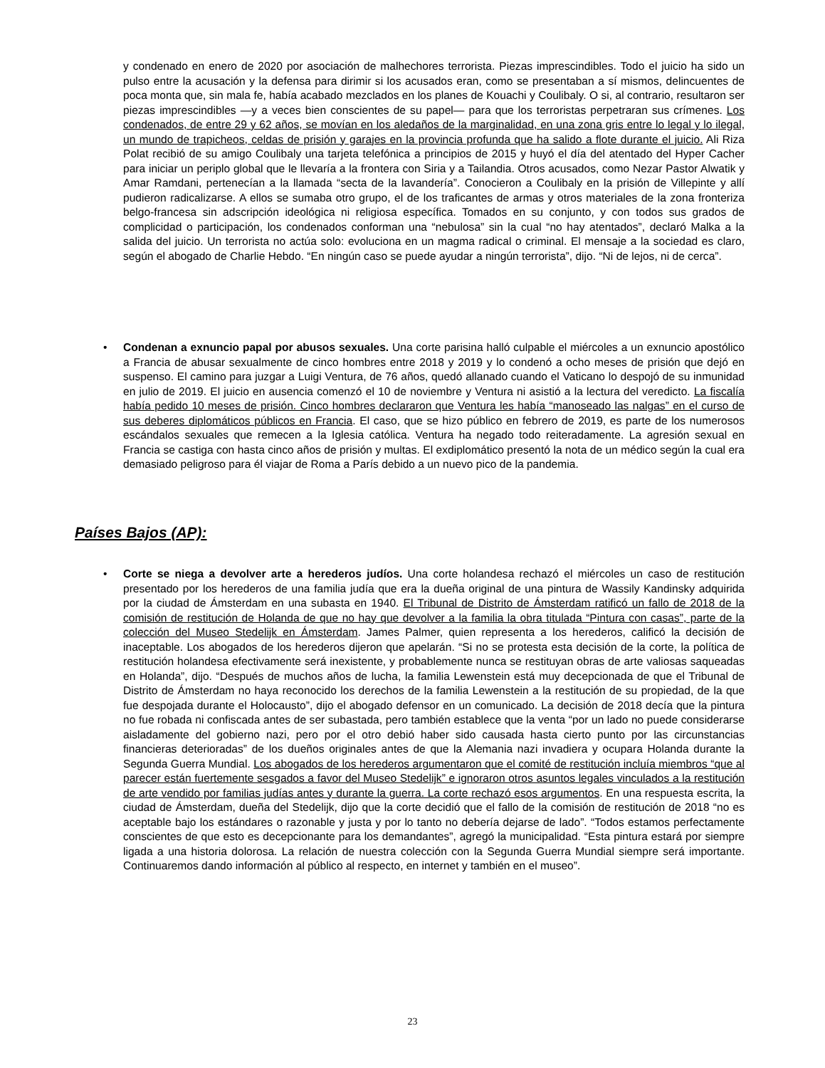y condenado en enero de 2020 por asociación de malhechores terrorista. Piezas imprescindibles. Todo el juicio ha sido un pulso entre la acusación y la defensa para dirimir si los acusados eran, como se presentaban a sí mismos, delincuentes de poca monta que, sin mala fe, había acabado mezclados en los planes de Kouachi y Coulibaly. O si, al contrario, resultaron ser piezas imprescindibles —y a veces bien conscientes de su papel— para que los terroristas perpetraran sus crímenes. Los condenados, de entre 29 y 62 años, se movían en los aledaños de la marginalidad, en una zona gris entre lo legal y lo ilegal, un mundo de trapicheos, celdas de prisión y garajes en la provincia profunda que ha salido a flote durante el juicio. Ali Riza Polat recibió de su amigo Coulibaly una tarjeta telefónica a principios de 2015 y huyó el día del atentado del Hyper Cacher para iniciar un periplo global que le llevaría a la frontera con Siria y a Tailandia. Otros acusados, como Nezar Pastor Alwatik y Amar Ramdani, pertenecían a la llamada “secta de la lavandería”. Conocieron a Coulibaly en la prisión de Villepinte y allí pudieron radicalizarse. A ellos se sumaba otro grupo, el de los traficantes de armas y otros materiales de la zona fronteriza belgo-francesa sin adscripción ideológica ni religiosa específica. Tomados en su conjunto, y con todos sus grados de complicidad o participación, los condenados conforman una “nebulosa” sin la cual “no hay atentados”, declaró Malka a la salida del juicio. Un terrorista no actúa solo: evoluciona en un magma radical o criminal. El mensaje a la sociedad es claro, según el abogado de Charlie Hebdo. “En ningún caso se puede ayudar a ningún terrorista”, dijo. “Ni de lejos, ni de cerca”.
• Condenan a exnuncio papal por abusos sexuales. Una corte parisina halló culpable el miércoles a un exnuncio apostólico a Francia de abusar sexualmente de cinco hombres entre 2018 y 2019 y lo condenó a ocho meses de prisión que dejó en suspenso. El camino para juzgar a Luigi Ventura, de 76 años, quedó allanado cuando el Vaticano lo despojó de su inmunidad en julio de 2019. El juicio en ausencia comenzó el 10 de noviembre y Ventura ni asistió a la lectura del veredicto. La fiscalía había pedido 10 meses de prisión. Cinco hombres declararon que Ventura les había “manoseado las nalgas” en el curso de sus deberes diplomáticos públicos en Francia. El caso, que se hizo público en febrero de 2019, es parte de los numerosos escándalos sexuales que remecen a la Iglesia católica. Ventura ha negado todo reiteradamente. La agresión sexual en Francia se castiga con hasta cinco años de prisión y multas. El exdiplomático presentó la nota de un médico según la cual era demasiado peligroso para él viajar de Roma a París debido a un nuevo pico de la pandemia.
Países Bajos (AP):
• Corte se niega a devolver arte a herederos judíos. Una corte holandesa rechazó el miércoles un caso de restitución presentado por los herederos de una familia judía que era la dueña original de una pintura de Wassily Kandinsky adquirida por la ciudad de Ámsterdam en una subasta en 1940. El Tribunal de Distrito de Ámsterdam ratificó un fallo de 2018 de la comisión de restitución de Holanda de que no hay que devolver a la familia la obra titulada “Pintura con casas”, parte de la colección del Museo Stedelijk en Ámsterdam. James Palmer, quien representa a los herederos, calificó la decisión de inaceptable. Los abogados de los herederos dijeron que apelarán. “Si no se protesta esta decisión de la corte, la política de restitución holandesa efectivamente será inexistente, y probablemente nunca se restituyan obras de arte valiosas saqueadas en Holanda”, dijo. “Después de muchos años de lucha, la familia Lewenstein está muy decepcionada de que el Tribunal de Distrito de Ámsterdam no haya reconocido los derechos de la familia Lewenstein a la restitución de su propiedad, de la que fue despojada durante el Holocausto”, dijo el abogado defensor en un comunicado. La decisión de 2018 decía que la pintura no fue robada ni confiscada antes de ser subastada, pero también establece que la venta “por un lado no puede considerarse aisladamente del gobierno nazi, pero por el otro debió haber sido causada hasta cierto punto por las circunstancias financieras deterioradas” de los dueños originales antes de que la Alemania nazi invadiera y ocupara Holanda durante la Segunda Guerra Mundial. Los abogados de los herederos argumentaron que el comité de restitución incluía miembros “que al parecer están fuertemente sesgados a favor del Museo Stedelijk” e ignoraron otros asuntos legales vinculados a la restitución de arte vendido por familias judías antes y durante la guerra. La corte rechazó esos argumentos. En una respuesta escrita, la ciudad de Ámsterdam, dueña del Stedelijk, dijo que la corte decidió que el fallo de la comisión de restitución de 2018 “no es aceptable bajo los estándares o razonable y justa y por lo tanto no debería dejarse de lado”. “Todos estamos perfectamente conscientes de que esto es decepcionante para los demandantes”, agregó la municipalidad. “Esta pintura estará por siempre ligada a una historia dolorosa. La relación de nuestra colección con la Segunda Guerra Mundial siempre será importante. Continuaremos dando información al público al respecto, en internet y también en el museo”.
23